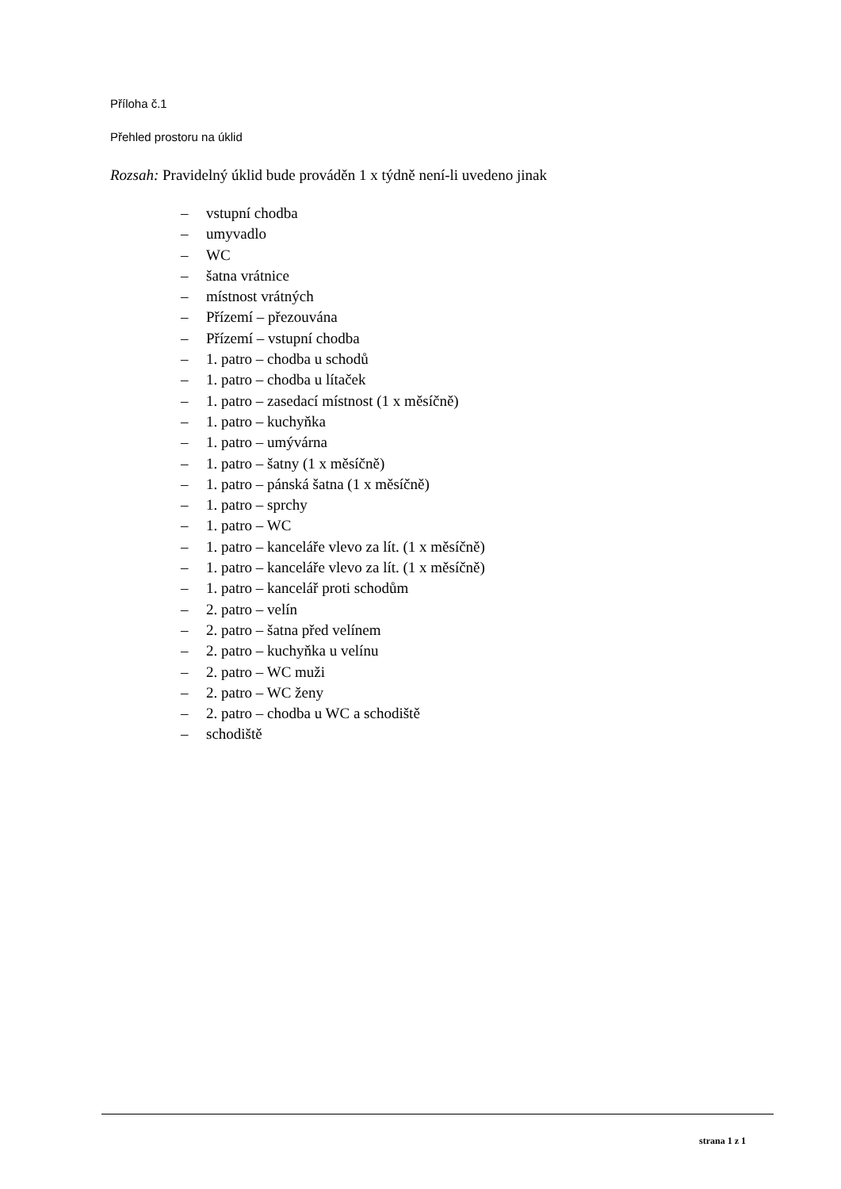Příloha č.1
Přehled prostoru na úklid
Rozsah: Pravidelný úklid bude prováděn 1 x týdně není-li uvedeno jinak
– vstupní chodba
– umyvadlo
– WC
– šatna vrátnice
– místnost vrátných
– Přízemí – přezouvána
– Přízemí – vstupní chodba
– 1. patro – chodba u schodů
– 1. patro – chodba u lítaček
– 1. patro – zasedací místnost (1 x měsíčně)
– 1. patro – kuchyňka
– 1. patro – umývárna
– 1. patro – šatny (1 x měsíčně)
– 1. patro – pánská šatna (1 x měsíčně)
– 1. patro – sprchy
– 1. patro – WC
– 1. patro – kanceláře vlevo za lít. (1 x měsíčně)
– 1. patro – kanceláře vlevo za lít. (1 x měsíčně)
– 1. patro – kancelář proti schodům
– 2. patro – velín
– 2. patro – šatna před velínem
– 2. patro – kuchyňka u velínu
– 2. patro – WC muži
– 2. patro – WC ženy
– 2. patro – chodba u WC a schodiště
– schodiště
strana 1 z 1